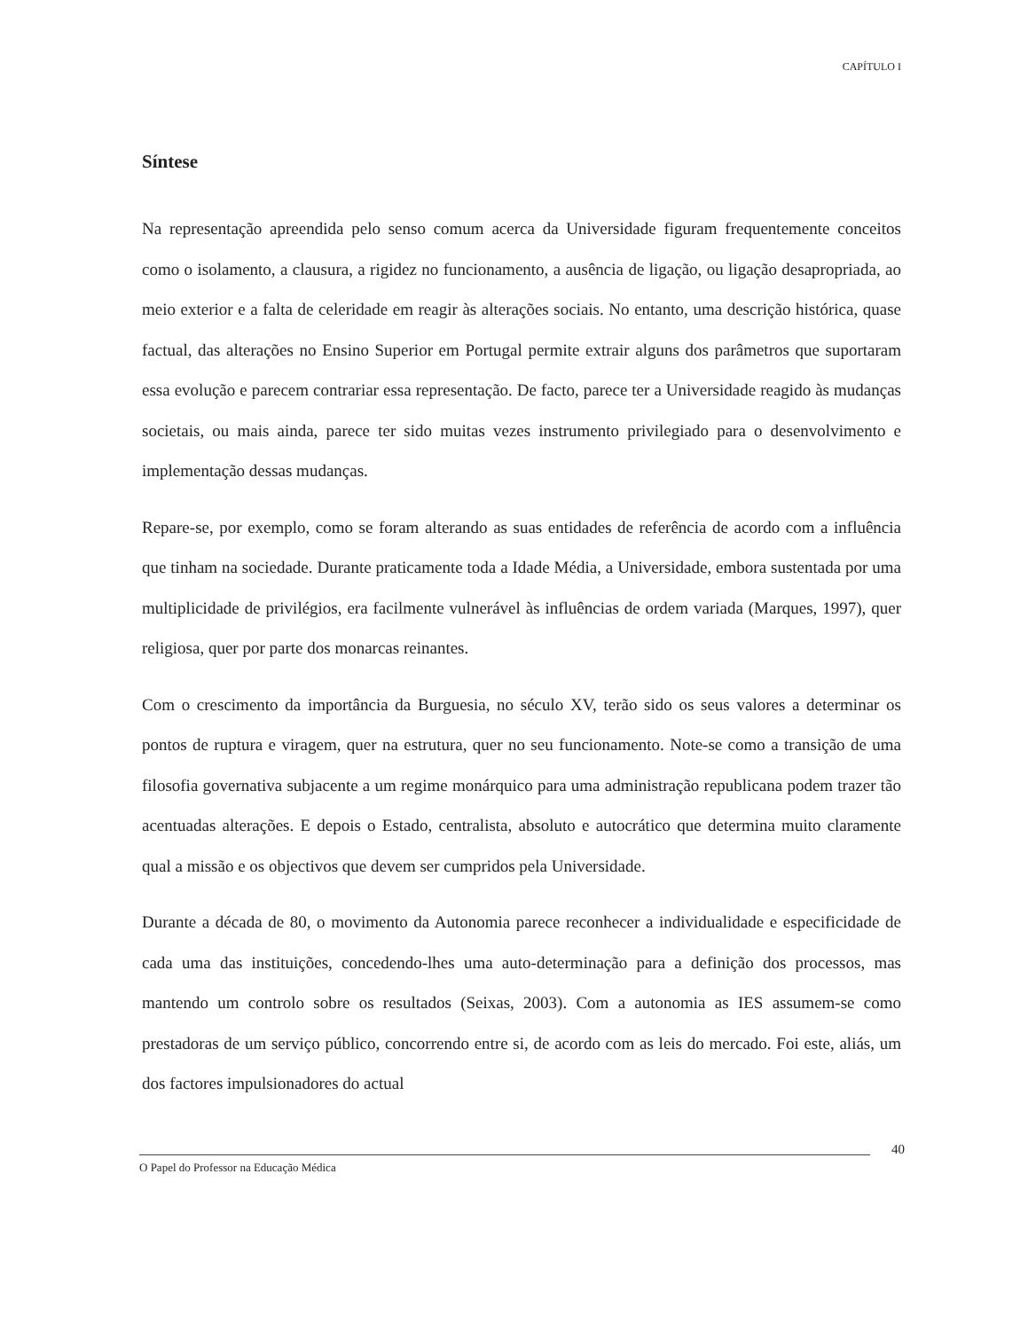CAPÍTULO I
Síntese
Na representação apreendida pelo senso comum acerca da Universidade figuram frequentemente conceitos como o isolamento, a clausura, a rigidez no funcionamento, a ausência de ligação, ou ligação desapropriada, ao meio exterior e a falta de celeridade em reagir às alterações sociais. No entanto, uma descrição histórica, quase factual, das alterações no Ensino Superior em Portugal permite extrair alguns dos parâmetros que suportaram essa evolução e parecem contrariar essa representação. De facto, parece ter a Universidade reagido às mudanças societais, ou mais ainda, parece ter sido muitas vezes instrumento privilegiado para o desenvolvimento e implementação dessas mudanças.
Repare-se, por exemplo, como se foram alterando as suas entidades de referência de acordo com a influência que tinham na sociedade. Durante praticamente toda a Idade Média, a Universidade, embora sustentada por uma multiplicidade de privilégios, era facilmente vulnerável às influências de ordem variada (Marques, 1997), quer religiosa, quer por parte dos monarcas reinantes.
Com o crescimento da importância da Burguesia, no século XV, terão sido os seus valores a determinar os pontos de ruptura e viragem, quer na estrutura, quer no seu funcionamento. Note-se como a transição de uma filosofia governativa subjacente a um regime monárquico para uma administração republicana podem trazer tão acentuadas alterações. E depois o Estado, centralista, absoluto e autocrático que determina muito claramente qual a missão e os objectivos que devem ser cumpridos pela Universidade.
Durante a década de 80, o movimento da Autonomia parece reconhecer a individualidade e especificidade de cada uma das instituições, concedendo-lhes uma auto-determinação para a definição dos processos, mas mantendo um controlo sobre os resultados (Seixas, 2003). Com a autonomia as IES assumem-se como prestadoras de um serviço público, concorrendo entre si, de acordo com as leis do mercado. Foi este, aliás, um dos factores impulsionadores do actual
40
O Papel do Professor na Educação Médica